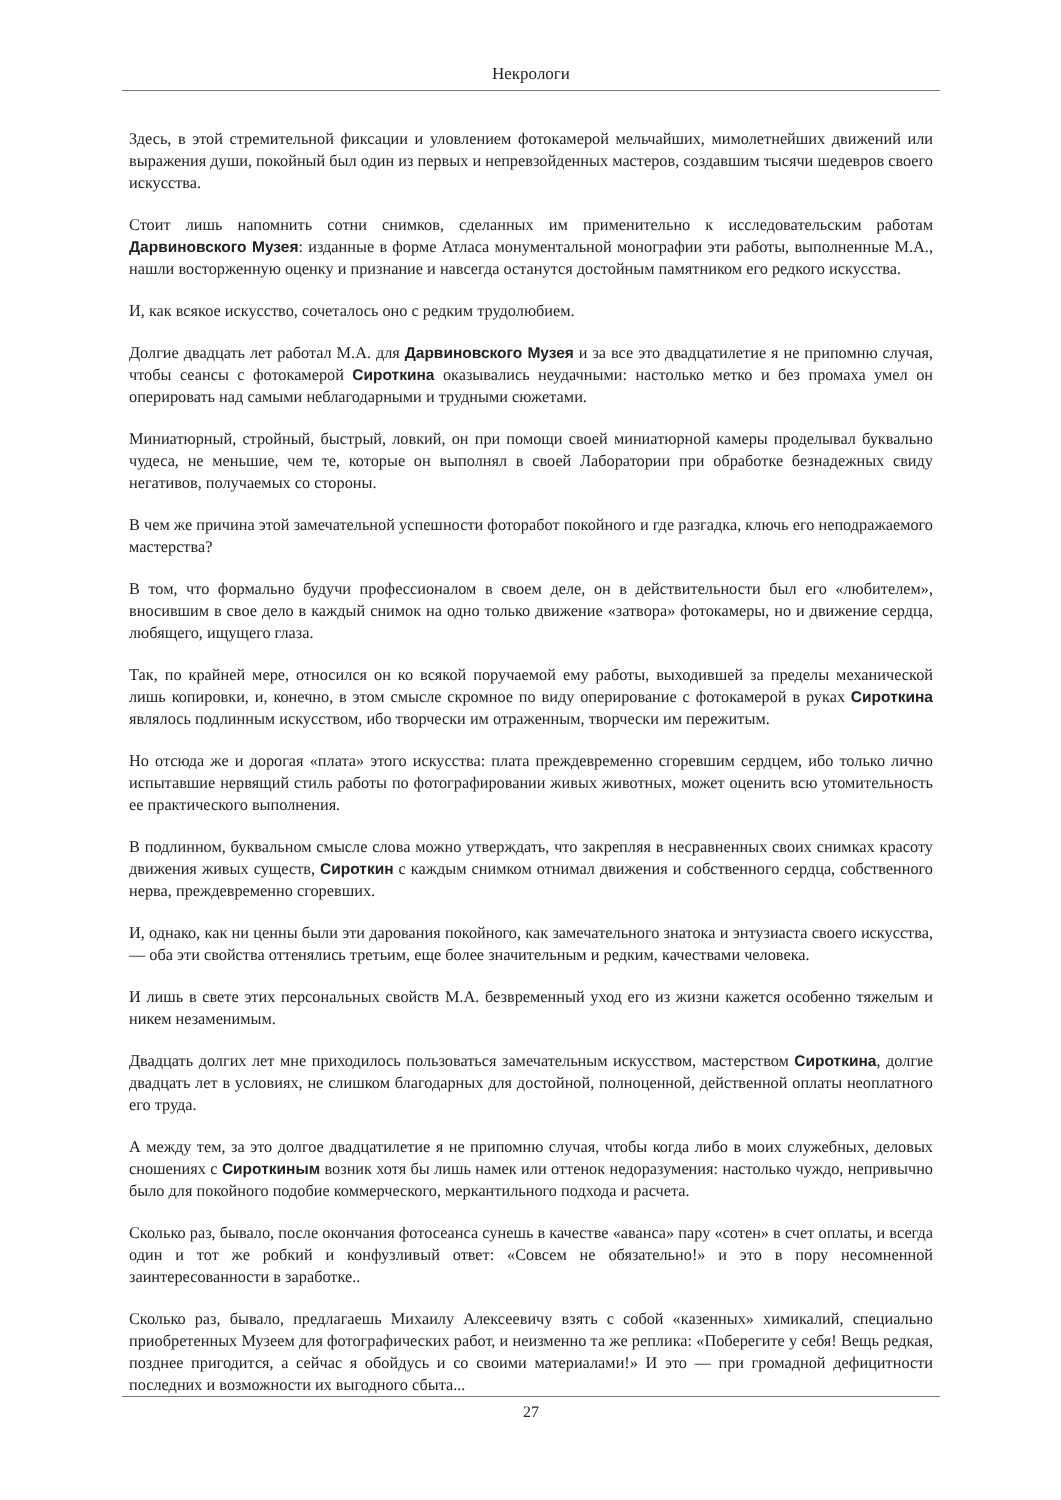Некрологи
Здесь, в этой стремительной фиксации и уловлением фотокамерой мельчайших, мимолетнейших движений или выражения души, покойный был один из первых и непревзойденных мастеров, создавшим тысячи шедевров своего искусства.
Стоит лишь напомнить сотни снимков, сделанных им применительно к исследовательским работам Дарвиновского Музея: изданные в форме Атласа монументальной монографии эти работы, выполненные М.А., нашли восторженную оценку и признание и навсегда останутся достойным памятником его редкого искусства.
И, как всякое искусство, сочеталось оно с редким трудолюбием.
Долгие двадцать лет работал М.А. для Дарвиновского Музея и за все это двадцатилетие я не припомню случая, чтобы сеансы с фотокамерой Сироткина оказывались неудачными: настолько метко и без промаха умел он оперировать над самыми неблагодарными и трудными сюжетами.
Миниатюрный, стройный, быстрый, ловкий, он при помощи своей миниатюрной камеры проделывал буквально чудеса, не меньшие, чем те, которые он выполнял в своей Лаборатории при обработке безнадежных свиду негативов, получаемых со стороны.
В чем же причина этой замечательной успешности фоторабот покойного и где разгадка, ключь его неподражаемого мастерства?
В том, что формально будучи профессионалом в своем деле, он в действительности был его «любителем», вносившим в свое дело в каждый снимок на одно только движение «затвора» фотокамеры, но и движение сердца, любящего, ищущего глаза.
Так, по крайней мере, относился он ко всякой поручаемой ему работы, выходившей за пределы механической лишь копировки, и, конечно, в этом смысле скромное по виду оперирование с фотокамерой в руках Сироткина являлось подлинным искусством, ибо творчески им отраженным, творчески им пережитым.
Но отсюда же и дорогая «плата» этого искусства: плата преждевременно сгоревшим сердцем, ибо только лично испытавшие нервящий стиль работы по фотографировании живых животных, может оценить всю утомительность ее практического выполнения.
В подлинном, буквальном смысле слова можно утверждать, что закрепляя в несравненных своих снимках красоту движения живых существ, Сироткин с каждым снимком отнимал движения и собственного сердца, собственного нерва, преждевременно сгоревших.
И, однако, как ни ценны были эти дарования покойного, как замечательного знатока и энтузиаста своего искусства, — оба эти свойства оттенялись третьим, еще более значительным и редким, качествами человека.
И лишь в свете этих персональных свойств М.А. безвременный уход его из жизни кажется особенно тяжелым и никем незаменимым.
Двадцать долгих лет мне приходилось пользоваться замечательным искусством, мастерством Сироткина, долгие двадцать лет в условиях, не слишком благодарных для достойной, полноценной, действенной оплаты неоплатного его труда.
А между тем, за это долгое двадцатилетие я не припомню случая, чтобы когда либо в моих служебных, деловых сношениях с Сироткиным возник хотя бы лишь намек или оттенок недоразумения: настолько чуждо, непривычно было для покойного подобие коммерческого, меркантильного подхода и расчета.
Сколько раз, бывало, после окончания фотосеанса сунешь в качестве «аванса» пару «сотен» в счет оплаты, и всегда один и тот же робкий и конфузливый ответ: «Совсем не обязательно!» и это в пору несомненной заинтересованности в заработке..
Сколько раз, бывало, предлагаешь Михаилу Алексеевичу взять с собой «казенных» химикалий, специально приобретенных Музеем для фотографических работ, и неизменно та же реплика: «Поберегите у себя! Вещь редкая, позднее пригодится, а сейчас я обойдусь и со своими материалами!» И это — при громадной дефицитности последних и возможности их выгодного сбыта...
27